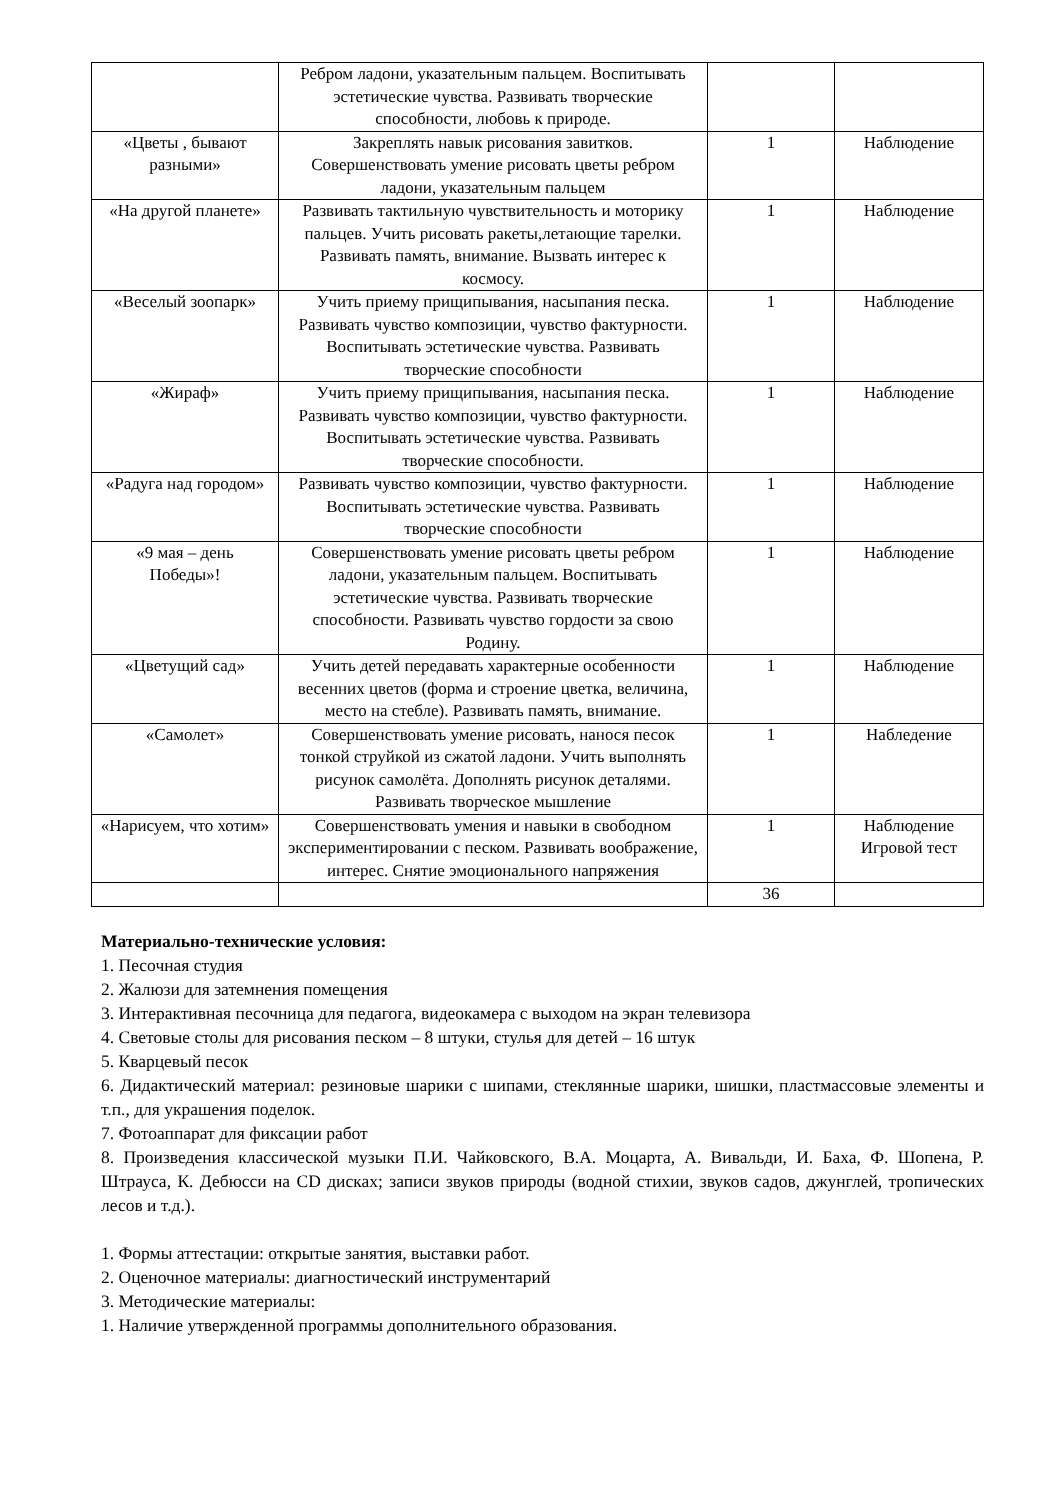| | Ребром ладони, указательным пальцем. Воспитывать эстетические чувства. Развивать творческие способности, любовь к природе. | | |
| «Цветы , бывают разными» | Закреплять навык рисования завитков. Совершенствовать умение рисовать цветы ребром ладони, указательным пальцем | 1 | Наблюдение |
| «На другой планете» | Развивать тактильную чувствительность и моторику пальцев. Учить рисовать ракеты,летающие тарелки. Развивать память, внимание. Вызвать интерес к космосу. | 1 | Наблюдение |
| «Веселый зоопарк» | Учить приему прищипывания, насыпания песка. Развивать чувство композиции, чувство фактурности. Воспитывать эстетические чувства. Развивать творческие способности | 1 | Наблюдение |
| «Жираф» | Учить приему прищипывания, насыпания песка. Развивать чувство композиции, чувство фактурности. Воспитывать эстетические чувства. Развивать творческие способности. | 1 | Наблюдение |
| «Радуга над городом» | Развивать чувство композиции, чувство фактурности. Воспитывать эстетические чувства. Развивать творческие способности | 1 | Наблюдение |
| «9 мая – день Победы»! | Совершенствовать умение рисовать цветы ребром ладони, указательным пальцем. Воспитывать эстетические чувства. Развивать творческие способности. Развивать чувство гордости за свою Родину. | 1 | Наблюдение |
| «Цветущий сад» | Учить детей передавать характерные особенности весенних цветов (форма и строение цветка, величина, место на стебле). Развивать память, внимание. | 1 | Наблюдение |
| «Самолет» | Совершенствовать умение рисовать, нанося песок тонкой струйкой из сжатой ладони. Учить выполнять рисунок самолёта. Дополнять рисунок деталями. Развивать творческое мышление | 1 | Набледение |
| «Нарисуем, что хотим» | Совершенствовать умения и навыки в свободном экспериментировании с песком. Развивать воображение, интерес. Снятие эмоционального напряжения | 1 | Наблюдение Игровой тест |
| | | 36 | |
Материально-технические условия:
1. Песочная студия
2. Жалюзи для затемнения помещения
3. Интерактивная песочница для педагога, видеокамера с выходом на экран телевизора
4. Световые столы для рисования песком – 8 штуки, стулья для детей – 16 штук
5. Кварцевый песок
6. Дидактический материал: резиновые шарики с шипами, стеклянные шарики, шишки, пластмассовые элементы и т.п., для украшения поделок.
7. Фотоаппарат для фиксации работ
8. Произведения классической музыки П.И. Чайковского, В.А. Моцарта, А. Вивальди, И. Баха, Ф. Шопена, Р. Штрауса, К. Дебюсси на CD дисках; записи звуков природы (водной стихии, звуков садов, джунглей, тропических лесов и т.д.).
1. Формы аттестации: открытые занятия, выставки работ.
2. Оценочное материалы: диагностический инструментарий
3. Методические материалы:
1. Наличие утвержденной программы дополнительного образования.